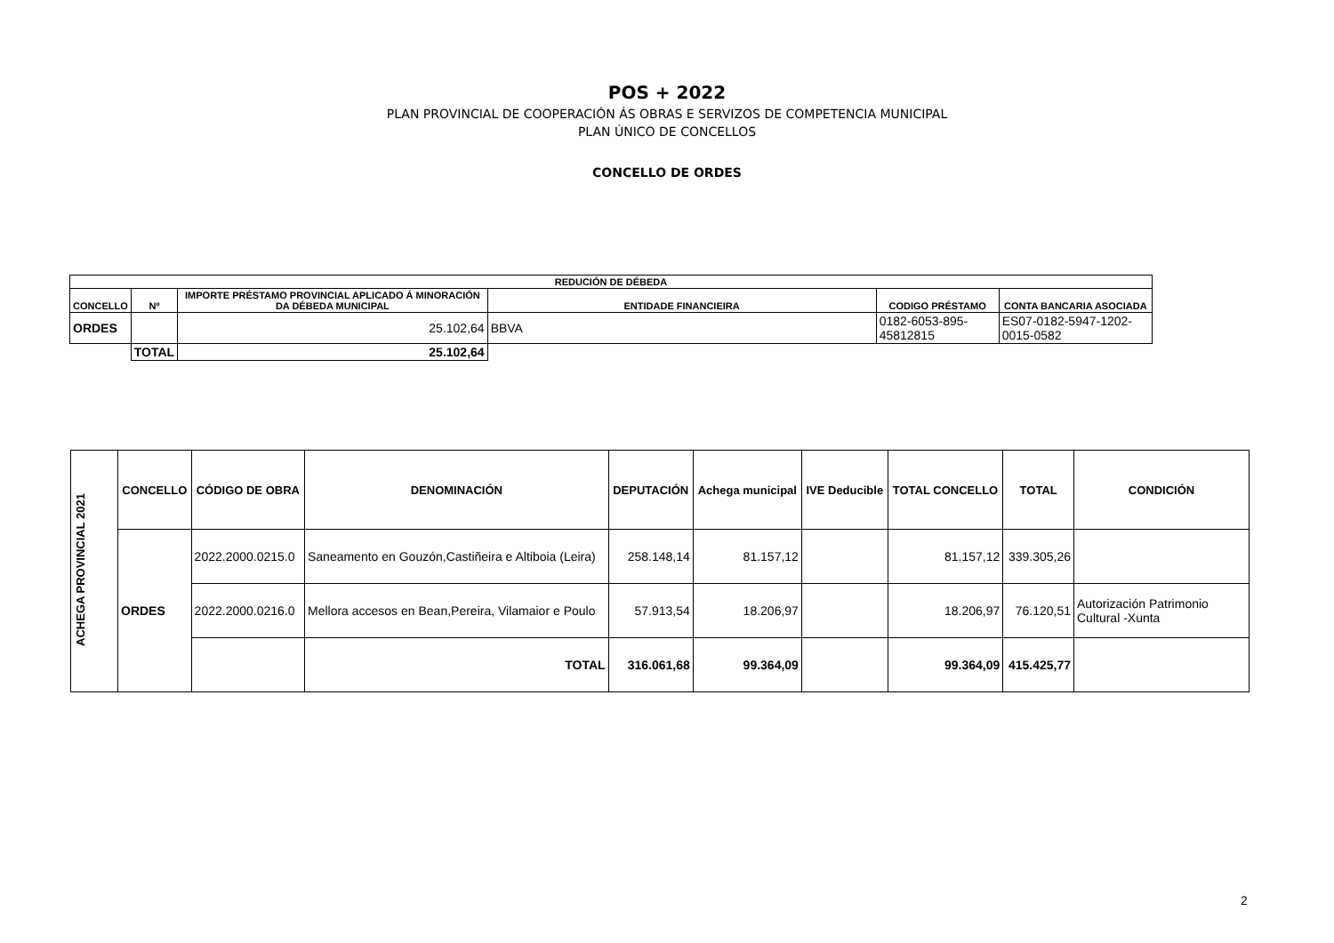POS + 2022
PLAN PROVINCIAL DE COOPERACIÓN ÁS OBRAS E SERVIZOS DE COMPETENCIA MUNICIPAL
PLAN ÚNICO DE CONCELLOS
CONCELLO DE ORDES
| REDUCIÓN DE DÉBEDA | | | | | |
| --- | --- | --- | --- | --- | --- |
| CONCELLO | Nº | IMPORTE PRÉSTAMO PROVINCIAL APLICADO Á MINORACIÓN DA DÉBEDA MUNICIPAL | ENTIDADE FINANCIEIRA | CODIGO PRÉSTAMO | CONTA BANCARIA ASOCIADA |
| ORDES | | 25.102,64 | BBVA | 0182-6053-895-45812815 | ES07-0182-5947-1202-0015-0582 |
| | TOTAL | 25.102,64 | | | |
| ACHEGA PROVINCIAL 2021 | CONCELLO | CÓDIGO DE OBRA | DENOMINACIÓN | DEPUTACIÓN | Achega municipal | IVE Deducible | TOTAL CONCELLO | TOTAL | CONDICIÓN |
| | ORDES | 2022.2000.0215.0 | Saneamento en Gouzón,Castiñeira e Altiboia (Leira) | 258.148,14 | 81.157,12 | | 81.157,12 | 339.305,26 | |
| | | 2022.2000.0216.0 | Mellora accesos en Bean,Pereira, Vilamaior e Poulo | 57.913,54 | 18.206,97 | | 18.206,97 | 76.120,51 | Autorización Patrimonio Cultural -Xunta |
| | | | TOTAL | 316.061,68 | 99.364,09 | | 99.364,09 | 415.425,77 | |
2